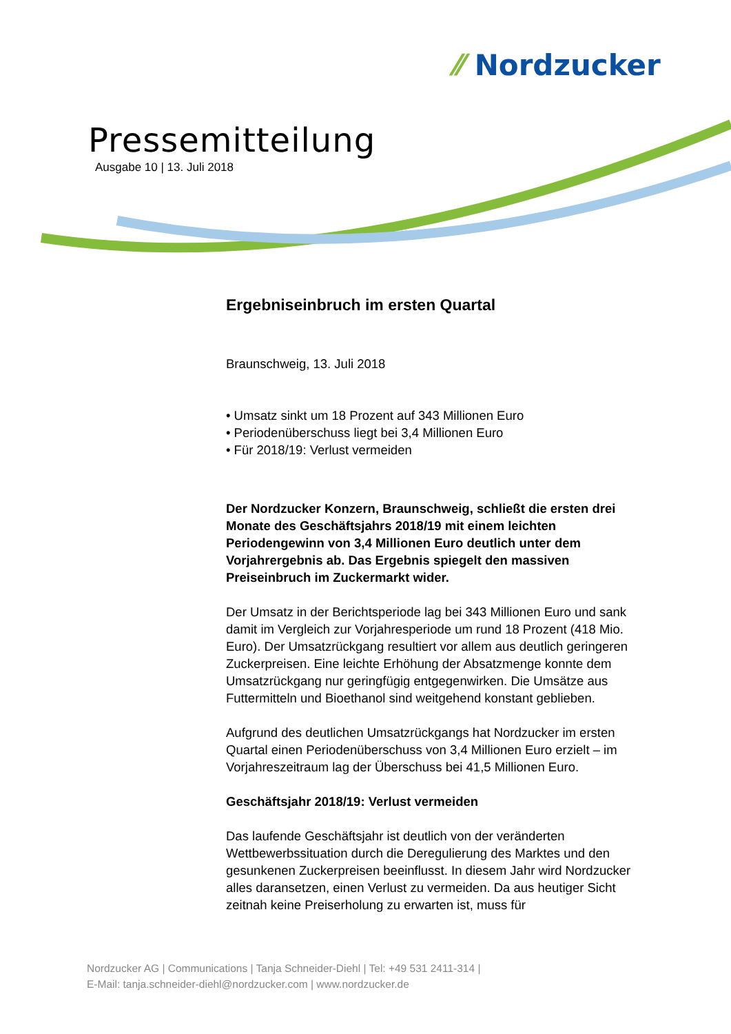⁄⁄ Nordzucker
Pressemitteilung
Ausgabe 10 | 13. Juli 2018
Ergebniseinbruch im ersten Quartal
Braunschweig, 13. Juli 2018
• Umsatz sinkt um 18 Prozent auf 343 Millionen Euro
• Periodenüberschuss liegt bei 3,4 Millionen Euro
• Für 2018/19: Verlust vermeiden
Der Nordzucker Konzern, Braunschweig, schließt die ersten drei Monate des Geschäftsjahrs 2018/19 mit einem leichten Periodengewinn von 3,4 Millionen Euro deutlich unter dem Vorjahrergebnis ab. Das Ergebnis spiegelt den massiven Preiseinbruch im Zuckermarkt wider.
Der Umsatz in der Berichtsperiode lag bei 343 Millionen Euro und sank damit im Vergleich zur Vorjahresperiode um rund 18 Prozent (418 Mio. Euro). Der Umsatzrückgang resultiert vor allem aus deutlich geringeren Zuckerpreisen. Eine leichte Erhöhung der Absatzmenge konnte dem Umsatzrückgang nur geringfügig entgegenwirken. Die Umsätze aus Futtermitteln und Bioethanol sind weitgehend konstant geblieben.
Aufgrund des deutlichen Umsatzrückgangs hat Nordzucker im ersten Quartal einen Periodenüberschuss von 3,4 Millionen Euro erzielt – im Vorjahreszeitraum lag der Überschuss bei 41,5 Millionen Euro.
Geschäftsjahr 2018/19: Verlust vermeiden
Das laufende Geschäftsjahr ist deutlich von der veränderten Wettbewerbssituation durch die Deregulierung des Marktes und den gesunkenen Zuckerpreisen beeinflusst. In diesem Jahr wird Nordzucker alles daransetzen, einen Verlust zu vermeiden. Da aus heutiger Sicht zeitnah keine Preiserholung zu erwarten ist, muss für
Nordzucker AG | Communications | Tanja Schneider-Diehl | Tel: +49 531 2411-314 |
E-Mail: tanja.schneider-diehl@nordzucker.com | www.nordzucker.de